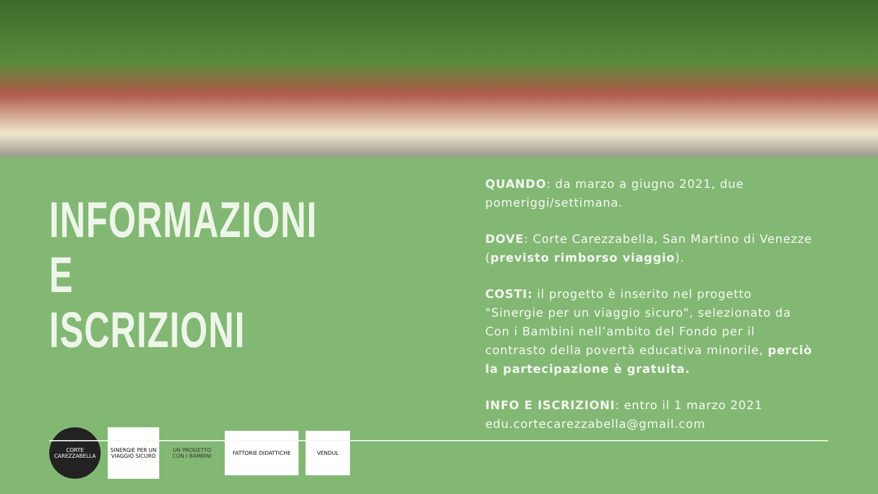INFORMAZIONI E
ISCRIZIONI
CORTE CAREZZABELLA
SINERGIE PER UN VIAGGIO SICURO
UN PROGETTO CON I BAMBINI
FATTORIE DIDATTICHE VENDUL
QUANDO: da marzo a giugno 2021, due pomeriggi/settimana.
DOVE: Corte Carezzabella, San Martino di Venezze (previsto rimborso viaggio).
COSTI: il progetto è inserito nel progetto "Sinergie per un viaggio sicuro", selezionato da Con i Bambini nell’ambito del Fondo per il contrasto della povertà educativa minorile, perciò la partecipazione è gratuita.
INFO E ISCRIZIONI: entro il 1 marzo 2021 edu.cortecarezzabella@gmail.com